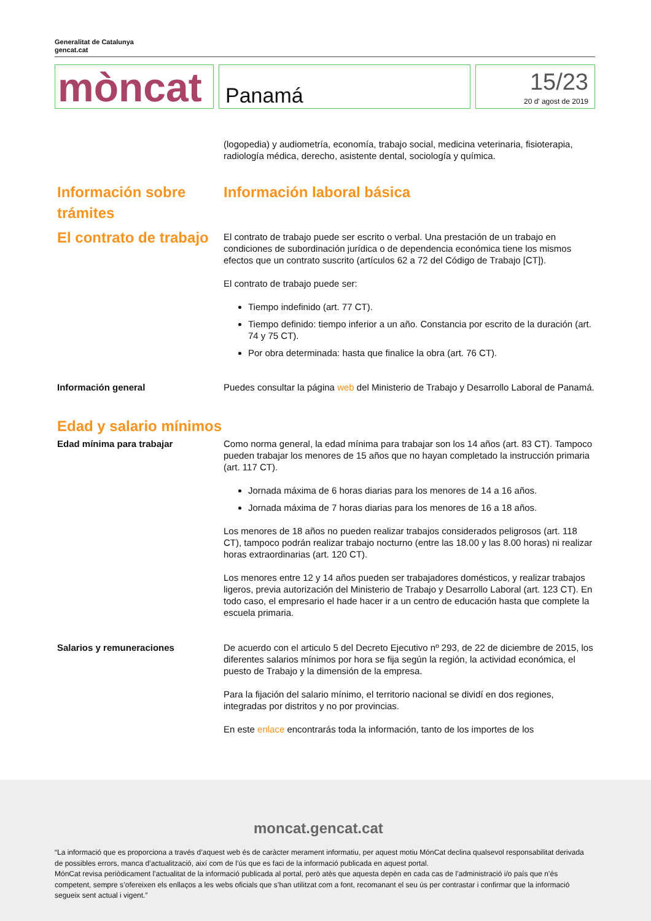Generalitat de Catalunya
gencat.cat
mòncat
Panamá
15/23
20 d' agost de 2019
(logopedia) y audiometría, economía, trabajo social, medicina veterinaria, fisioterapia, radiología médica, derecho, asistente dental, sociología y química.
Información sobre trámites Información laboral básica
El contrato de trabajo
El contrato de trabajo puede ser escrito o verbal. Una prestación de un trabajo en condiciones de subordinación jurídica o de dependencia económica tiene los mismos efectos que un contrato suscrito (artículos 62 a 72 del Código de Trabajo [CT]).
El contrato de trabajo puede ser:
Tiempo indefinido (art. 77 CT).
Tiempo definido: tiempo inferior a un año. Constancia por escrito de la duración (art. 74 y 75 CT).
Por obra determinada: hasta que finalice la obra (art. 76 CT).
Información general Puedes consultar la página web del Ministerio de Trabajo y Desarrollo Laboral de Panamá.
Edad y salario mínimos
Edad mínima para trabajar Como norma general, la edad mínima para trabajar son los 14 años (art. 83 CT). Tampoco pueden trabajar los menores de 15 años que no hayan completado la instrucción primaria (art. 117 CT).
Jornada máxima de 6 horas diarias para los menores de 14 a 16 años.
Jornada máxima de 7 horas diarias para los menores de 16 a 18 años.
Los menores de 18 años no pueden realizar trabajos considerados peligrosos (art. 118 CT), tampoco podrán realizar trabajo nocturno (entre las 18.00 y las 8.00 horas) ni realizar horas extraordinarias (art. 120 CT).
Los menores entre 12 y 14 años pueden ser trabajadores domésticos, y realizar trabajos ligeros, previa autorización del Ministerio de Trabajo y Desarrollo Laboral (art. 123 CT). En todo caso, el empresario el hade hacer ir a un centro de educación hasta que complete la escuela primaria.
Salarios y remuneraciones De acuerdo con el articulo 5 del Decreto Ejecutivo nº 293, de 22 de diciembre de 2015, los diferentes salarios mínimos por hora se fija según la región, la actividad económica, el puesto de Trabajo y la dimensión de la empresa.
Para la fijación del salario mínimo, el territorio nacional se dividí en dos regiones, integradas por distritos y no por provincias.
En este enlace encontrarás toda la información, tanto de los importes de los
moncat.gencat.cat
“La informació que es proporciona a través d’aquest web és de caràcter merament informatiu, per aquest motiu MónCat declina qualsevol responsabilitat derivada de possibles errors, manca d’actualització, així com de l’ús que es faci de la informació publicada en aquest portal.
MónCat revisa periòdicament l’actualitat de la informació publicada al portal, però atès que aquesta depèn en cada cas de l’administració i/o país que n’és competent, sempre s’ofereixen els enllaços a les webs oficials que s’han utilitzat com a font, recomanant el seu ús per contrastar i confirmar que la informació segueix sent actual i vigent.”